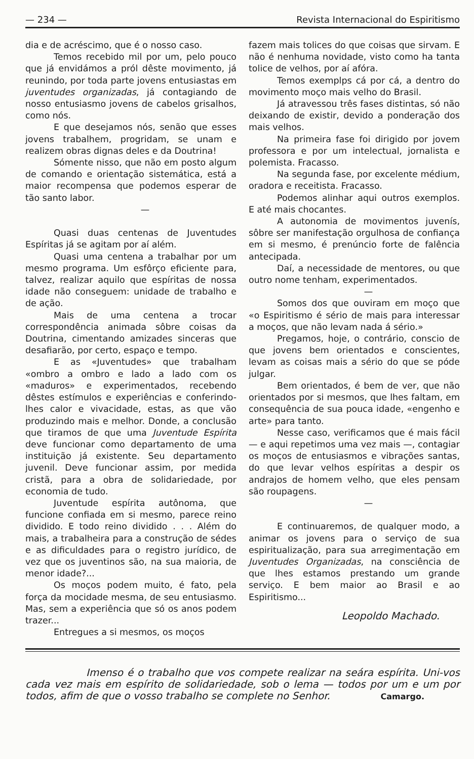— 234 — Revista Internacional do Espiritismo
dia e de acréscimo, que é o nosso caso.
Temos recebido mil por um, pelo pouco que já envidámos a pról dêste movimento, já reunindo, por toda parte jovens entusiastas em juventudes organizadas, já contagiando de nosso entusiasmo jovens de cabelos grisalhos, como nós.
E que desejamos nós, senão que esses jovens trabalhem, progridam, se unam e realizem obras dignas deles e da Doutrina!
Sómente nisso, que não em posto algum de comando e orientação sistemática, está a maior recompensa que podemos esperar de tão santo labor.
—
Quasi duas centenas de Juventudes Espíritas já se agitam por aí além.
Quasi uma centena a trabalhar por um mesmo programa. Um esfôrço eficiente para, talvez, realizar aquilo que espíritas de nossa idade não conseguem: unidade de trabalho e de ação.
Mais de uma centena a trocar correspondência animada sôbre coisas da Doutrina, cimentando amizades sinceras que desafiarão, por certo, espaço e tempo.
E as «Juventudes» que trabalham «ombro a ombro e lado a lado com os «maduros» e experimentados, recebendo dêstes estímulos e experiências e conferindo-lhes calor e vivacidade, estas, as que vão produzindo mais e melhor. Donde, a conclusão que tiramos de que uma Juventude Espírita deve funcionar como departamento de uma instituição já existente. Seu departamento juvenil. Deve funcionar assim, por medida cristã, para a obra de solidariedade, por economia de tudo.
Juventude espírita autônoma, que funcione confiada em si mesmo, parece reino dividido. E todo reino dividido . . . Além do mais, a trabalheira para a construção de sédes e as dificuldades para o registro jurídico, de vez que os juventinos são, na sua maioria, de menor idade?...
Os moços podem muito, é fato, pela força da mocidade mesma, de seu entusiasmo. Mas, sem a experiência que só os anos podem trazer...
Entregues a si mesmos, os moços
fazem mais tolices do que coisas que sirvam. E não é nenhuma novidade, visto como ha tanta tolice de velhos, por aí afóra.
Temos exemplps cá por cá, a dentro do movimento moço mais velho do Brasil.
Já atravessou três fases distintas, só não deixando de existir, devido a ponderação dos mais velhos.
Na primeira fase foi dirigido por jovem professora e por um intelectual, jornalista e polemista. Fracasso.
Na segunda fase, por excelente médium, oradora e receitista. Fracasso.
Podemos alinhar aqui outros exemplos. E até mais chocantes.
A autonomia de movimentos juvenís, sôbre ser manifestação orgulhosa de confiança em si mesmo, é prenúncio forte de falência antecipada.
Daí, a necessidade de mentores, ou que outro nome tenham, experimentados.
—
Somos dos que ouviram em moço que «o Espiritismo é sério de mais para interessar a moços, que não levam nada á sério.»
Pregamos, hoje, o contrário, conscio de que jovens bem orientados e conscientes, levam as coisas mais a sério do que se póde julgar.
Bem orientados, é bem de ver, que não orientados por si mesmos, que lhes faltam, em consequência de sua pouca idade, «engenho e arte» para tanto.
Nesse caso, verificamos que é mais fácil — e aqui repetimos uma vez mais —, contagiar os moços de entusiasmos e vibrações santas, do que levar velhos espíritas a despir os andrajos de homem velho, que eles pensam são roupagens.
—
E continuaremos, de qualquer modo, a animar os jovens para o serviço de sua espiritualização, para sua arregimentação em Juventudes Organizadas, na consciência de que lhes estamos prestando um grande serviço. E bem maior ao Brasil e ao Espiritismo...
Leopoldo Machado.
      Imenso é o trabalho que vos compete realizar na seára espírita. Uni-vos cada vez mais em espírito de solidariedade, sob o lema — todos por um e um por todos, afim de que o vosso trabalho se complete no Senhor.
Camargo.